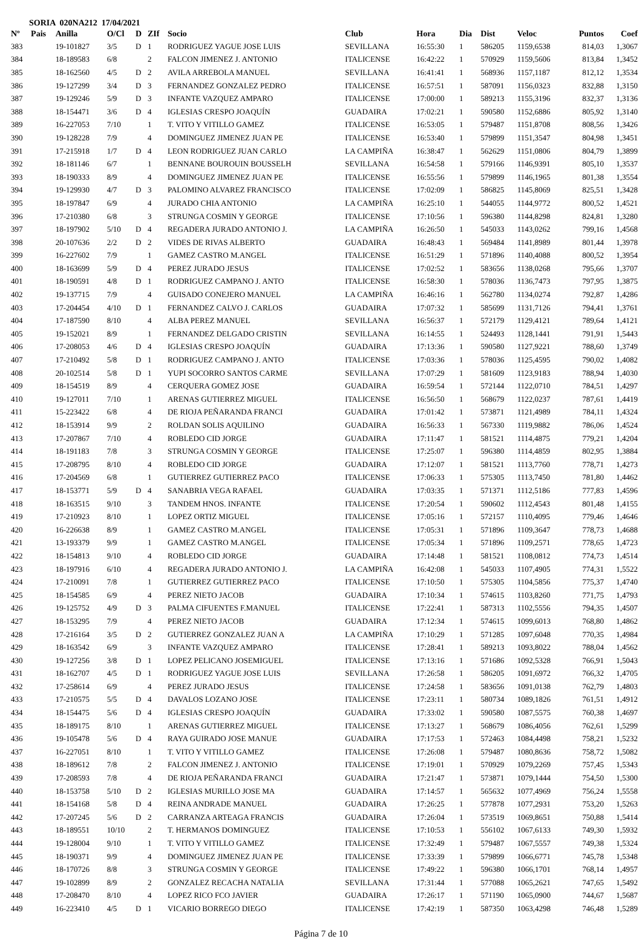SORIA 020NA212 17/04/2021
| Nº | Pais | Anilla | O/Cl | D | ZIf | Socio | Club | Hora | Dia | Dist | Veloc | Puntos | Coef |
| --- | --- | --- | --- | --- | --- | --- | --- | --- | --- | --- | --- | --- | --- |
| 383 | | 19-101827 | 3/5 | D | 1 | RODRIGUEZ YAGUE JOSE LUIS | SEVILLANA | 16:55:30 | 1 | 586205 | 1159,6538 | 814,03 | 1,3067 |
| 384 | | 18-189583 | 6/8 | | 2 | FALCON JIMENEZ J. ANTONIO | ITALICENSE | 16:42:22 | 1 | 570929 | 1159,5606 | 813,84 | 1,3452 |
| 385 | | 18-162560 | 4/5 | D | 2 | AVILA ARREBOLA MANUEL | SEVILLANA | 16:41:41 | 1 | 568936 | 1157,1187 | 812,12 | 1,3534 |
| 386 | | 19-127299 | 3/4 | D | 3 | FERNANDEZ GONZALEZ PEDRO | ITALICENSE | 16:57:51 | 1 | 587091 | 1156,0323 | 832,88 | 1,3150 |
| 387 | | 19-129246 | 5/9 | D | 3 | INFANTE VAZQUEZ AMPARO | ITALICENSE | 17:00:00 | 1 | 589213 | 1155,3196 | 832,37 | 1,3136 |
| 388 | | 18-154471 | 3/6 | D | 4 | IGLESIAS CRESPO JOAQUÍN | GUADAIRA | 17:02:21 | 1 | 590580 | 1152,6886 | 805,92 | 1,3140 |
| 389 | | 16-227053 | 7/10 | | 1 | T. VITO Y VITILLO GAMEZ | ITALICENSE | 16:53:05 | 1 | 579487 | 1151,8708 | 808,56 | 1,3426 |
| 390 | | 19-128228 | 7/9 | | 4 | DOMINGUEZ JIMENEZ JUAN PE | ITALICENSE | 16:53:40 | 1 | 579899 | 1151,3547 | 804,98 | 1,3451 |
| 391 | | 17-215918 | 1/7 | D | 4 | LEON RODRIGUEZ JUAN CARLO | LA CAMPIÑA | 16:38:47 | 1 | 562629 | 1151,0806 | 804,79 | 1,3899 |
| 392 | | 18-181146 | 6/7 | | 1 | BENNANE BOUROUIN BOUSSELH | SEVILLANA | 16:54:58 | 1 | 579166 | 1146,9391 | 805,10 | 1,3537 |
| 393 | | 18-190333 | 8/9 | | 4 | DOMINGUEZ JIMENEZ JUAN PE | ITALICENSE | 16:55:56 | 1 | 579899 | 1146,1965 | 801,38 | 1,3554 |
| 394 | | 19-129930 | 4/7 | D | 3 | PALOMINO ALVAREZ FRANCISCO | ITALICENSE | 17:02:09 | 1 | 586825 | 1145,8069 | 825,51 | 1,3428 |
| 395 | | 18-197847 | 6/9 | | 4 | JURADO CHIA ANTONIO | LA CAMPIÑA | 16:25:10 | 1 | 544055 | 1144,9772 | 800,52 | 1,4521 |
| 396 | | 17-210380 | 6/8 | | 3 | STRUNGA COSMIN Y GEORGE | ITALICENSE | 17:10:56 | 1 | 596380 | 1144,8298 | 824,81 | 1,3280 |
| 397 | | 18-197902 | 5/10 | D | 4 | REGADERA JURADO ANTONIO J. | LA CAMPIÑA | 16:26:50 | 1 | 545033 | 1143,0262 | 799,16 | 1,4568 |
| 398 | | 20-107636 | 2/2 | D | 2 | VIDES DE RIVAS ALBERTO | GUADAIRA | 16:48:43 | 1 | 569484 | 1141,8989 | 801,44 | 1,3978 |
| 399 | | 16-227602 | 7/9 | | 1 | GAMEZ CASTRO M.ANGEL | ITALICENSE | 16:51:29 | 1 | 571896 | 1140,4088 | 800,52 | 1,3954 |
| 400 | | 18-163699 | 5/9 | D | 4 | PEREZ JURADO JESUS | ITALICENSE | 17:02:52 | 1 | 583656 | 1138,0268 | 795,66 | 1,3707 |
| 401 | | 18-190591 | 4/8 | D | 1 | RODRIGUEZ CAMPANO J. ANTO | ITALICENSE | 16:58:30 | 1 | 578036 | 1136,7473 | 797,95 | 1,3875 |
| 402 | | 19-137715 | 7/9 | | 4 | GUISADO CONEJERO MANUEL | LA CAMPIÑA | 16:46:16 | 1 | 562780 | 1134,0274 | 792,87 | 1,4286 |
| 403 | | 17-204454 | 4/10 | D | 1 | FERNANDEZ CALVO J. CARLOS | GUADAIRA | 17:07:32 | 1 | 585699 | 1131,7126 | 794,41 | 1,3761 |
| 404 | | 17-187590 | 8/10 | | 4 | ALBA PEREZ MANUEL | SEVILLANA | 16:56:37 | 1 | 572179 | 1129,4121 | 789,64 | 1,4121 |
| 405 | | 19-152021 | 8/9 | | 1 | FERNANDEZ DELGADO CRISTIN | SEVILLANA | 16:14:55 | 1 | 524493 | 1128,1441 | 791,91 | 1,5443 |
| 406 | | 17-208053 | 4/6 | D | 4 | IGLESIAS CRESPO JOAQUÍN | GUADAIRA | 17:13:36 | 1 | 590580 | 1127,9221 | 788,60 | 1,3749 |
| 407 | | 17-210492 | 5/8 | D | 1 | RODRIGUEZ CAMPANO J. ANTO | ITALICENSE | 17:03:36 | 1 | 578036 | 1125,4595 | 790,02 | 1,4082 |
| 408 | | 20-102514 | 5/8 | D | 1 | YUPI SOCORRO SANTOS CARME | SEVILLANA | 17:07:29 | 1 | 581609 | 1123,9183 | 788,94 | 1,4030 |
| 409 | | 18-154519 | 8/9 | | 4 | CERQUERA GOMEZ JOSE | GUADAIRA | 16:59:54 | 1 | 572144 | 1122,0710 | 784,51 | 1,4297 |
| 410 | | 19-127011 | 7/10 | | 1 | ARENAS GUTIERREZ MIGUEL | ITALICENSE | 16:56:50 | 1 | 568679 | 1122,0237 | 787,61 | 1,4419 |
| 411 | | 15-223422 | 6/8 | | 4 | DE RIOJA PEÑARANDA FRANCI | GUADAIRA | 17:01:42 | 1 | 573871 | 1121,4989 | 784,11 | 1,4324 |
| 412 | | 18-153914 | 9/9 | | 2 | ROLDAN SOLIS AQUILINO | GUADAIRA | 16:56:33 | 1 | 567330 | 1119,9882 | 786,06 | 1,4524 |
| 413 | | 17-207867 | 7/10 | | 4 | ROBLEDO CID JORGE | GUADAIRA | 17:11:47 | 1 | 581521 | 1114,4875 | 779,21 | 1,4204 |
| 414 | | 18-191183 | 7/8 | | 3 | STRUNGA COSMIN Y GEORGE | ITALICENSE | 17:25:07 | 1 | 596380 | 1114,4859 | 802,95 | 1,3884 |
| 415 | | 17-208795 | 8/10 | | 4 | ROBLEDO CID JORGE | GUADAIRA | 17:12:07 | 1 | 581521 | 1113,7760 | 778,71 | 1,4273 |
| 416 | | 17-204569 | 6/8 | | 1 | GUTIERREZ GUTIERREZ PACO | ITALICENSE | 17:06:33 | 1 | 575305 | 1113,7450 | 781,80 | 1,4462 |
| 417 | | 18-153771 | 5/9 | D | 4 | SANABRIA VEGA RAFAEL | GUADAIRA | 17:03:35 | 1 | 571371 | 1112,5186 | 777,83 | 1,4596 |
| 418 | | 18-163515 | 9/10 | | 3 | TANDEM HNOS. INFANTE | ITALICENSE | 17:20:54 | 1 | 590602 | 1112,4543 | 801,48 | 1,4155 |
| 419 | | 17-210923 | 8/10 | | 1 | LOPEZ ORTIZ MIGUEL | ITALICENSE | 17:05:16 | 1 | 572157 | 1110,4095 | 779,46 | 1,4646 |
| 420 | | 16-226638 | 8/9 | | 1 | GAMEZ CASTRO M.ANGEL | ITALICENSE | 17:05:31 | 1 | 571896 | 1109,3647 | 778,73 | 1,4688 |
| 421 | | 13-193379 | 9/9 | | 1 | GAMEZ CASTRO M.ANGEL | ITALICENSE | 17:05:34 | 1 | 571896 | 1109,2571 | 778,65 | 1,4723 |
| 422 | | 18-154813 | 9/10 | | 4 | ROBLEDO CID JORGE | GUADAIRA | 17:14:48 | 1 | 581521 | 1108,0812 | 774,73 | 1,4514 |
| 423 | | 18-197916 | 6/10 | | 4 | REGADERA JURADO ANTONIO J. | LA CAMPIÑA | 16:42:08 | 1 | 545033 | 1107,4905 | 774,31 | 1,5522 |
| 424 | | 17-210091 | 7/8 | | 1 | GUTIERREZ GUTIERREZ PACO | ITALICENSE | 17:10:50 | 1 | 575305 | 1104,5856 | 775,37 | 1,4740 |
| 425 | | 18-154585 | 6/9 | | 4 | PEREZ NIETO JACOB | GUADAIRA | 17:10:34 | 1 | 574615 | 1103,8260 | 771,75 | 1,4793 |
| 426 | | 19-125752 | 4/9 | D | 3 | PALMA CIFUENTES F.MANUEL | ITALICENSE | 17:22:41 | 1 | 587313 | 1102,5556 | 794,35 | 1,4507 |
| 427 | | 18-153295 | 7/9 | | 4 | PEREZ NIETO JACOB | GUADAIRA | 17:12:34 | 1 | 574615 | 1099,6013 | 768,80 | 1,4862 |
| 428 | | 17-216164 | 3/5 | D | 2 | GUTIERREZ GONZALEZ JUAN A | LA CAMPIÑA | 17:10:29 | 1 | 571285 | 1097,6048 | 770,35 | 1,4984 |
| 429 | | 18-163542 | 6/9 | | 3 | INFANTE VAZQUEZ AMPARO | ITALICENSE | 17:28:41 | 1 | 589213 | 1093,8022 | 788,04 | 1,4562 |
| 430 | | 19-127256 | 3/8 | D | 1 | LOPEZ PELICANO JOSEMIGUEL | ITALICENSE | 17:13:16 | 1 | 571686 | 1092,5328 | 766,91 | 1,5043 |
| 431 | | 18-162707 | 4/5 | D | 1 | RODRIGUEZ YAGUE JOSE LUIS | SEVILLANA | 17:26:58 | 1 | 586205 | 1091,6972 | 766,32 | 1,4705 |
| 432 | | 17-258614 | 6/9 | | 4 | PEREZ JURADO JESUS | ITALICENSE | 17:24:58 | 1 | 583656 | 1091,0138 | 762,79 | 1,4803 |
| 433 | | 17-210575 | 5/5 | D | 4 | DAVALOS LOZANO JOSE | ITALICENSE | 17:23:11 | 1 | 580734 | 1089,1826 | 761,51 | 1,4912 |
| 434 | | 18-154475 | 5/6 | D | 4 | IGLESIAS CRESPO JOAQUÍN | GUADAIRA | 17:33:02 | 1 | 590580 | 1087,5575 | 760,38 | 1,4697 |
| 435 | | 18-189175 | 8/10 | | 1 | ARENAS GUTIERREZ MIGUEL | ITALICENSE | 17:13:27 | 1 | 568679 | 1086,4056 | 762,61 | 1,5299 |
| 436 | | 19-105478 | 5/6 | D | 4 | RAYA GUIRADO JOSE MANUE | GUADAIRA | 17:17:53 | 1 | 572463 | 1084,4498 | 758,21 | 1,5232 |
| 437 | | 16-227051 | 8/10 | | 1 | T. VITO Y VITILLO GAMEZ | ITALICENSE | 17:26:08 | 1 | 579487 | 1080,8636 | 758,72 | 1,5082 |
| 438 | | 18-189612 | 7/8 | | 2 | FALCON JIMENEZ J. ANTONIO | ITALICENSE | 17:19:01 | 1 | 570929 | 1079,2269 | 757,45 | 1,5343 |
| 439 | | 17-208593 | 7/8 | | 4 | DE RIOJA PEÑARANDA FRANCI | GUADAIRA | 17:21:47 | 1 | 573871 | 1079,1444 | 754,50 | 1,5300 |
| 440 | | 18-153758 | 5/10 | D | 2 | IGLESIAS MURILLO JOSE MA | GUADAIRA | 17:14:57 | 1 | 565632 | 1077,4969 | 756,24 | 1,5558 |
| 441 | | 18-154168 | 5/8 | D | 4 | REINA ANDRADE MANUEL | GUADAIRA | 17:26:25 | 1 | 577878 | 1077,2931 | 753,20 | 1,5263 |
| 442 | | 17-207245 | 5/6 | D | 2 | CARRANZA ARTEAGA FRANCIS | GUADAIRA | 17:26:04 | 1 | 573519 | 1069,8651 | 750,88 | 1,5414 |
| 443 | | 18-189551 | 10/10 | | 2 | T. HERMANOS DOMINGUEZ | ITALICENSE | 17:10:53 | 1 | 556102 | 1067,6133 | 749,30 | 1,5932 |
| 444 | | 19-128004 | 9/10 | | 1 | T. VITO Y VITILLO GAMEZ | ITALICENSE | 17:32:49 | 1 | 579487 | 1067,5557 | 749,38 | 1,5324 |
| 445 | | 18-190371 | 9/9 | | 4 | DOMINGUEZ JIMENEZ JUAN PE | ITALICENSE | 17:33:39 | 1 | 579899 | 1066,6771 | 745,78 | 1,5348 |
| 446 | | 18-170726 | 8/8 | | 3 | STRUNGA COSMIN Y GEORGE | ITALICENSE | 17:49:22 | 1 | 596380 | 1066,1701 | 768,14 | 1,4957 |
| 447 | | 19-102899 | 8/9 | | 2 | GONZALEZ RECACHA NATALIA | SEVILLANA | 17:31:44 | 1 | 577088 | 1065,2621 | 747,65 | 1,5492 |
| 448 | | 17-208470 | 8/10 | | 4 | LOPEZ RICO FCO JAVIER | GUADAIRA | 17:26:17 | 1 | 571190 | 1065,0900 | 744,67 | 1,5687 |
| 449 | | 16-223410 | 4/5 | D | 1 | VICARIO BORREGO DIEGO | ITALICENSE | 17:42:19 | 1 | 587350 | 1063,4298 | 746,48 | 1,5289 |
Página 7 de 10